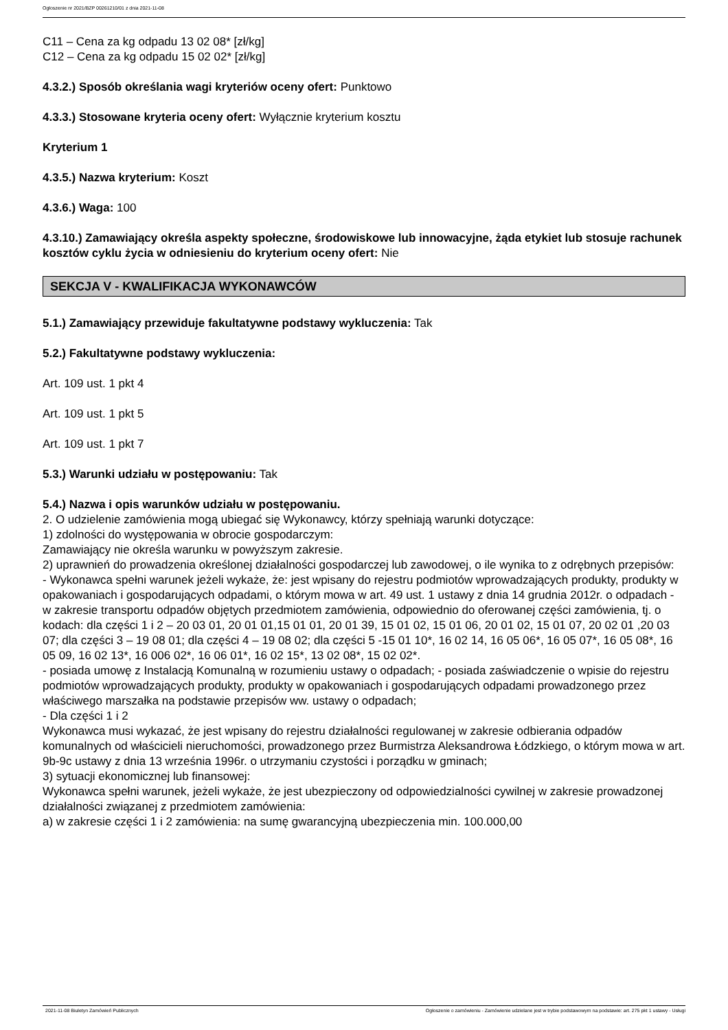Ogłoszenie nr 2021/BZP 00261210/01 z dnia 2021-11-08
C11 – Cena za kg odpadu 13 02 08* [zł/kg]
C12 – Cena za kg odpadu 15 02 02* [zł/kg]
4.3.2.) Sposób określania wagi kryteriów oceny ofert: Punktowo
4.3.3.) Stosowane kryteria oceny ofert: Wyłącznie kryterium kosztu
Kryterium 1
4.3.5.) Nazwa kryterium: Koszt
4.3.6.) Waga: 100
4.3.10.) Zamawiający określa aspekty społeczne, środowiskowe lub innowacyjne, żąda etykiet lub stosuje rachunek kosztów cyklu życia w odniesieniu do kryterium oceny ofert: Nie
SEKCJA V - KWALIFIKACJA WYKONAWCÓW
5.1.) Zamawiający przewiduje fakultatywne podstawy wykluczenia: Tak
5.2.) Fakultatywne podstawy wykluczenia:
Art. 109 ust. 1 pkt 4
Art. 109 ust. 1 pkt 5
Art. 109 ust. 1 pkt 7
5.3.) Warunki udziału w postępowaniu: Tak
5.4.) Nazwa i opis warunków udziału w postępowaniu.
2. O udzielenie zamówienia mogą ubiegać się Wykonawcy, którzy spełniają warunki dotyczące:
1) zdolności do występowania w obrocie gospodarczym:
Zamawiający nie określa warunku w powyższym zakresie.
2) uprawnień do prowadzenia określonej działalności gospodarczej lub zawodowej, o ile wynika to z odrębnych przepisów:
- Wykonawca spełni warunek jeżeli wykaże, że: jest wpisany do rejestru podmiotów wprowadzających produkty, produkty w opakowaniach i gospodarujących odpadami, o którym mowa w art. 49 ust. 1 ustawy z dnia 14 grudnia 2012r. o odpadach - w zakresie transportu odpadów objętych przedmiotem zamówienia, odpowiednio do oferowanej części zamówienia, tj. o kodach: dla części 1 i 2 – 20 03 01, 20 01 01,15 01 01, 20 01 39, 15 01 02, 15 01 06, 20 01 02, 15 01 07, 20 02 01 ,20 03 07; dla części 3 – 19 08 01; dla części 4 – 19 08 02; dla części 5 -15 01 10*, 16 02 14, 16 05 06*, 16 05 07*, 16 05 08*, 16 05 09, 16 02 13*, 16 006 02*, 16 06 01*, 16 02 15*, 13 02 08*, 15 02 02*.
- posiada umowę z Instalacją Komunalną w rozumieniu ustawy o odpadach; - posiada zaświadczenie o wpisie do rejestru podmiotów wprowadzających produkty, produkty w opakowaniach i gospodarujących odpadami prowadzonego przez właściwego marszałka na podstawie przepisów ww. ustawy o odpadach;
- Dla części 1 i 2
Wykonawca musi wykazać, że jest wpisany do rejestru działalności regulowanej w zakresie odbierania odpadów komunalnych od właścicieli nieruchomości, prowadzonego przez Burmistrza Aleksandrowa Łódzkiego, o którym mowa w art. 9b-9c ustawy z dnia 13 września 1996r. o utrzymaniu czystości i porządku w gminach;
3) sytuacji ekonomicznej lub finansowej:
Wykonawca spełni warunek, jeżeli wykaże, że jest ubezpieczony od odpowiedzialności cywilnej w zakresie prowadzonej działalności związanej z przedmiotem zamówienia:
a) w zakresie części 1 i 2 zamówienia: na sumę gwarancyjną ubezpieczenia min. 100.000,00
2021-11-08 Biuletyn Zamówień Publicznych Ogłoszenie o zamówieniu - Zamówienie udzielane jest w trybie podstawowym na podstawie: art. 275 pkt 1 ustawy - Usługi